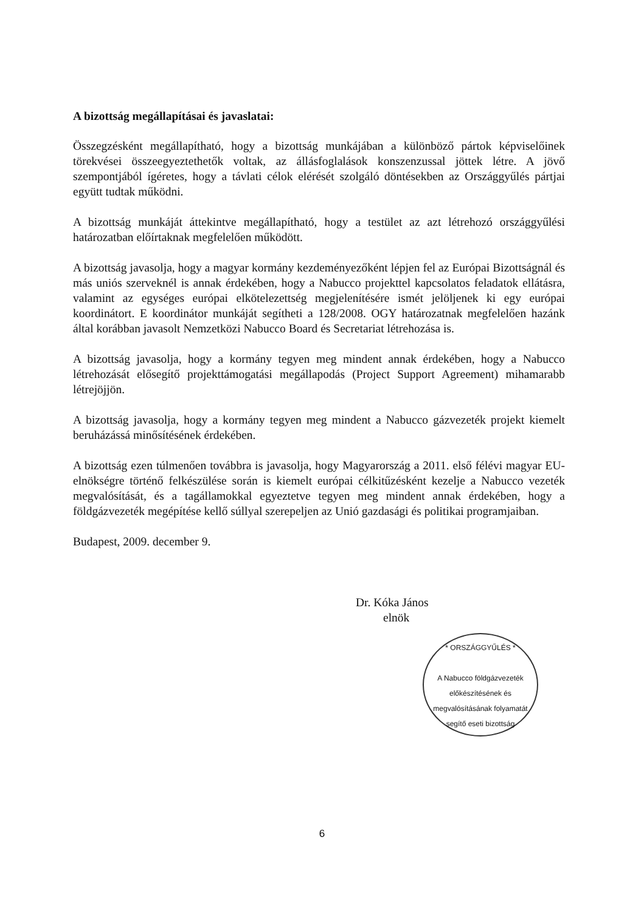A bizottság megállapításai és javaslatai:
Összegzésként megállapítható, hogy a bizottság munkájában a különböző pártok képviselőinek törekvései összeegyeztethetők voltak, az állásfoglalások konszenzussal jöttek létre. A jövő szempontjából ígéretes, hogy a távlati célok elérését szolgáló döntésekben az Országgyűlés pártjai együtt tudtak működni.
A bizottság munkáját áttekintve megállapítható, hogy a testület az azt létrehozó országgyűlési határozatban előírtaknak megfelelően működött.
A bizottság javasolja, hogy a magyar kormány kezdeményezőként lépjen fel az Európai Bizottságnál és más uniós szerveknél is annak érdekében, hogy a Nabucco projekttel kapcsolatos feladatok ellátásra, valamint az egységes európai elkötelezettség megjelenítésére ismét jelöljenek ki egy európai koordinátort. E koordinátor munkáját segítheti a 128/2008. OGY határozatnak megfelelően hazánk által korábban javasolt Nemzetközi Nabucco Board és Secretariat létrehozása is.
A bizottság javasolja, hogy a kormány tegyen meg mindent annak érdekében, hogy a Nabucco létrehozását elősegítő projekttámogatási megállapodás (Project Support Agreement) mihamarabb létrejöjjön.
A bizottság javasolja, hogy a kormány tegyen meg mindent a Nabucco gázvezeték projekt kiemelt beruházássá minősítésének érdekében.
A bizottság ezen túlmenően továbbra is javasolja, hogy Magyarország a 2011. első félévi magyar EU-elnökségre történő felkészülése során is kiemelt európai célkitűzésként kezelje a Nabucco vezeték megvalósítását, és a tagállamokkal egyeztetve tegyen meg mindent annak érdekében, hogy a földgázvezeték megépítése kellő súllyal szerepeljen az Unió gazdasági és politikai programjaiban.
Budapest, 2009. december 9.
Dr. Kóka János
elnök
* ORSZÁGGYŰLÉS *
A Nabucco földgázvezeték előkészítésének és megvalósításának folyamatát segítő eseti bizottság
6